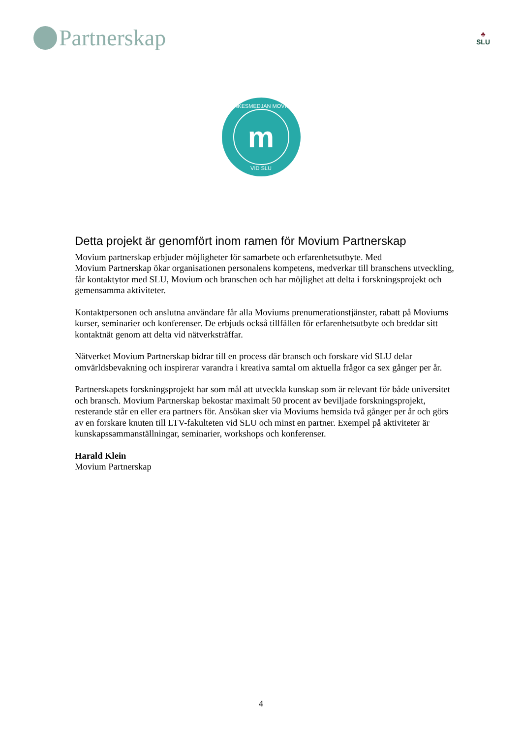Partnerskap
♣
SLU
TANKESMEDJAN MOVIUM
m
VID SLU
Detta projekt är genomfört inom ramen för Movium Partnerskap
Movium partnerskap erbjuder möjligheter för samarbete och erfarenhetsutbyte. Med
Movium Partnerskap ökar organisationen personalens kompetens, medverkar till branschens utveckling, får kontaktytor med SLU, Movium och branschen och har möjlighet att delta i forskningsprojekt och gemensamma aktiviteter.
Kontaktpersonen och anslutna användare får alla Moviums prenumerationstjänster, rabatt på Moviums kurser, seminarier och konferenser. De erbjuds också tillfällen för erfarenhetsutbyte och breddar sitt kontaktnät genom att delta vid nätverksträffar.
Nätverket Movium Partnerskap bidrar till en process där bransch och forskare vid SLU delar omvärldsbevakning och inspirerar varandra i kreativa samtal om aktuella frågor ca sex gånger per år.
Partnerskapets forskningsprojekt har som mål att utveckla kunskap som är relevant för både universitet och bransch. Movium Partnerskap bekostar maximalt 50 procent av beviljade forskningsprojekt, resterande står en eller era partners för. Ansökan sker via Moviums hemsida två gånger per år och görs av en forskare knuten till LTV-fakulteten vid SLU och minst en partner. Exempel på aktiviteter är kunskapssammanställningar, seminarier, workshops och konferenser.
Harald Klein
Movium Partnerskap
4